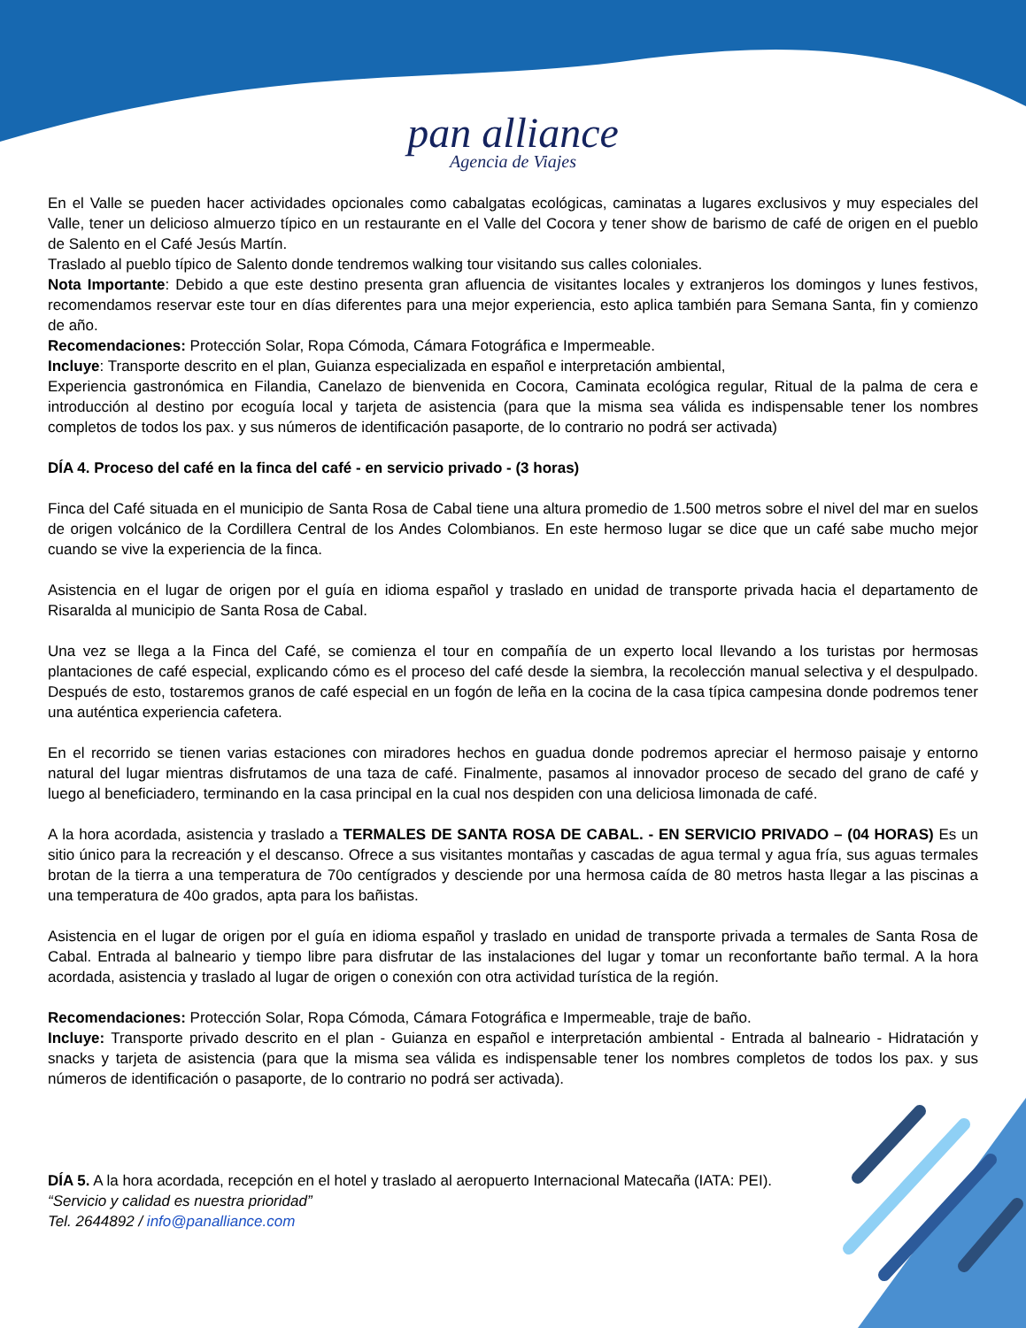pan alliance
Agencia de Viajes
En el Valle se pueden hacer actividades opcionales como cabalgatas ecológicas, caminatas a lugares exclusivos y muy especiales del Valle, tener un delicioso almuerzo típico en un restaurante en el Valle del Cocora y tener show de barismo de café de origen en el pueblo de Salento en el Café Jesús Martín.
Traslado al pueblo típico de Salento donde tendremos walking tour visitando sus calles coloniales.
Nota Importante: Debido a que este destino presenta gran afluencia de visitantes locales y extranjeros los domingos y lunes festivos, recomendamos reservar este tour en días diferentes para una mejor experiencia, esto aplica también para Semana Santa, fin y comienzo de año.
Recomendaciones: Protección Solar, Ropa Cómoda, Cámara Fotográfica e Impermeable.
Incluye: Transporte descrito en el plan, Guianza especializada en español e interpretación ambiental,
Experiencia gastronómica en Filandia, Canelazo de bienvenida en Cocora, Caminata ecológica regular, Ritual de la palma de cera e introducción al destino por ecoguía local y tarjeta de asistencia (para que la misma sea válida es indispensable tener los nombres completos de todos los pax. y sus números de identificación pasaporte, de lo contrario no podrá ser activada)
DÍA 4. Proceso del café en la finca del café - en servicio privado - (3 horas)
Finca del Café situada en el municipio de Santa Rosa de Cabal tiene una altura promedio de 1.500 metros sobre el nivel del mar en suelos de origen volcánico de la Cordillera Central de los Andes Colombianos. En este hermoso lugar se dice que un café sabe mucho mejor cuando se vive la experiencia de la finca.
Asistencia en el lugar de origen por el guía en idioma español y traslado en unidad de transporte privada hacia el departamento de Risaralda al municipio de Santa Rosa de Cabal.
Una vez se llega a la Finca del Café, se comienza el tour en compañía de un experto local llevando a los turistas por hermosas plantaciones de café especial, explicando cómo es el proceso del café desde la siembra, la recolección manual selectiva y el despulpado. Después de esto, tostaremos granos de café especial en un fogón de leña en la cocina de la casa típica campesina donde podremos tener una auténtica experiencia cafetera.
En el recorrido se tienen varias estaciones con miradores hechos en guadua donde podremos apreciar el hermoso paisaje y entorno natural del lugar mientras disfrutamos de una taza de café. Finalmente, pasamos al innovador proceso de secado del grano de café y luego al beneficiadero, terminando en la casa principal en la cual nos despiden con una deliciosa limonada de café.
A la hora acordada, asistencia y traslado a TERMALES DE SANTA ROSA DE CABAL. - EN SERVICIO PRIVADO – (04 HORAS) Es un sitio único para la recreación y el descanso. Ofrece a sus visitantes montañas y cascadas de agua termal y agua fría, sus aguas termales brotan de la tierra a una temperatura de 70o centígrados y desciende por una hermosa caída de 80 metros hasta llegar a las piscinas a una temperatura de 40o grados, apta para los bañistas.
Asistencia en el lugar de origen por el guía en idioma español y traslado en unidad de transporte privada a termales de Santa Rosa de Cabal. Entrada al balneario y tiempo libre para disfrutar de las instalaciones del lugar y tomar un reconfortante baño termal. A la hora acordada, asistencia y traslado al lugar de origen o conexión con otra actividad turística de la región.
Recomendaciones: Protección Solar, Ropa Cómoda, Cámara Fotográfica e Impermeable, traje de baño.
Incluye: Transporte privado descrito en el plan - Guianza en español e interpretación ambiental - Entrada al balneario - Hidratación y snacks y tarjeta de asistencia (para que la misma sea válida es indispensable tener los nombres completos de todos los pax. y sus números de identificación o pasaporte, de lo contrario no podrá ser activada).
DÍA 5. A la hora acordada, recepción en el hotel y traslado al aeropuerto Internacional Matecaña (IATA: PEI).
“Servicio y calidad es nuestra prioridad”
Tel. 2644892 / info@panalliance.com